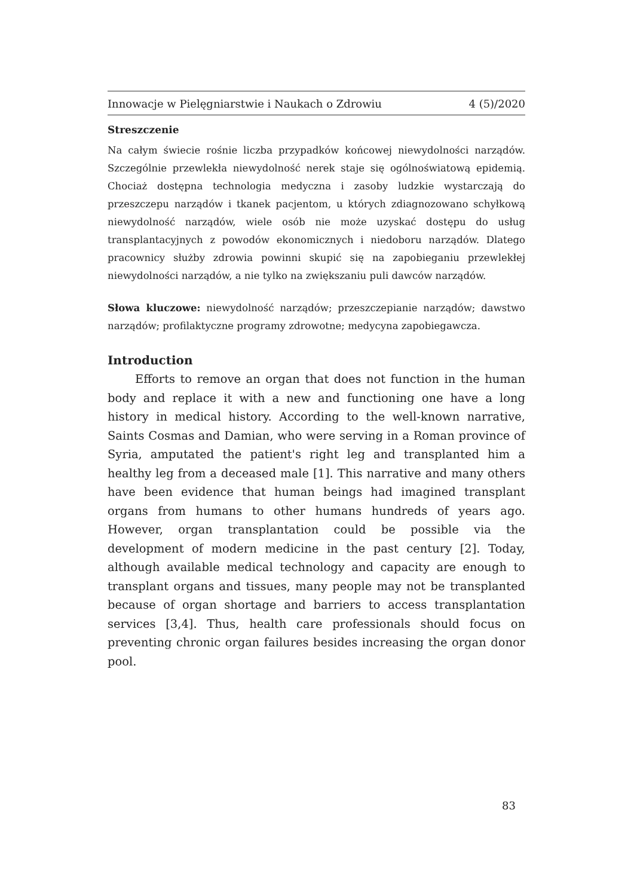Innowacje w Pielęgniarstwie i Naukach o Zdrowiu 4 (5)/2020
Streszczenie
Na całym świecie rośnie liczba przypadków końcowej niewydolności narządów. Szczególnie przewlekła niewydolność nerek staje się ogólnoświatową epidemią. Chociaż dostępna technologia medyczna i zasoby ludzkie wystarczają do przeszczepu narządów i tkanek pacjentom, u których zdiagnozowano schyłkową niewydolność narządów, wiele osób nie może uzyskać dostępu do usług transplantacyjnych z powodów ekonomicznych i niedoboru narządów. Dlatego pracownicy służby zdrowia powinni skupić się na zapobieganiu przewlekłej niewydolności narządów, a nie tylko na zwiększaniu puli dawców narządów.
Słowa kluczowe: niewydolność narządów; przeszczepianie narządów; dawstwo narządów; profilaktyczne programy zdrowotne; medycyna zapobiegawcza.
Introduction
Efforts to remove an organ that does not function in the human body and replace it with a new and functioning one have a long history in medical history. According to the well-known narrative, Saints Cosmas and Damian, who were serving in a Roman province of Syria, amputated the patient's right leg and transplanted him a healthy leg from a deceased male [1]. This narrative and many others have been evidence that human beings had imagined transplant organs from humans to other humans hundreds of years ago. However, organ transplantation could be possible via the development of modern medicine in the past century [2]. Today, although available medical technology and capacity are enough to transplant organs and tissues, many people may not be transplanted because of organ shortage and barriers to access transplantation services [3,4]. Thus, health care professionals should focus on preventing chronic organ failures besides increasing the organ donor pool.
83